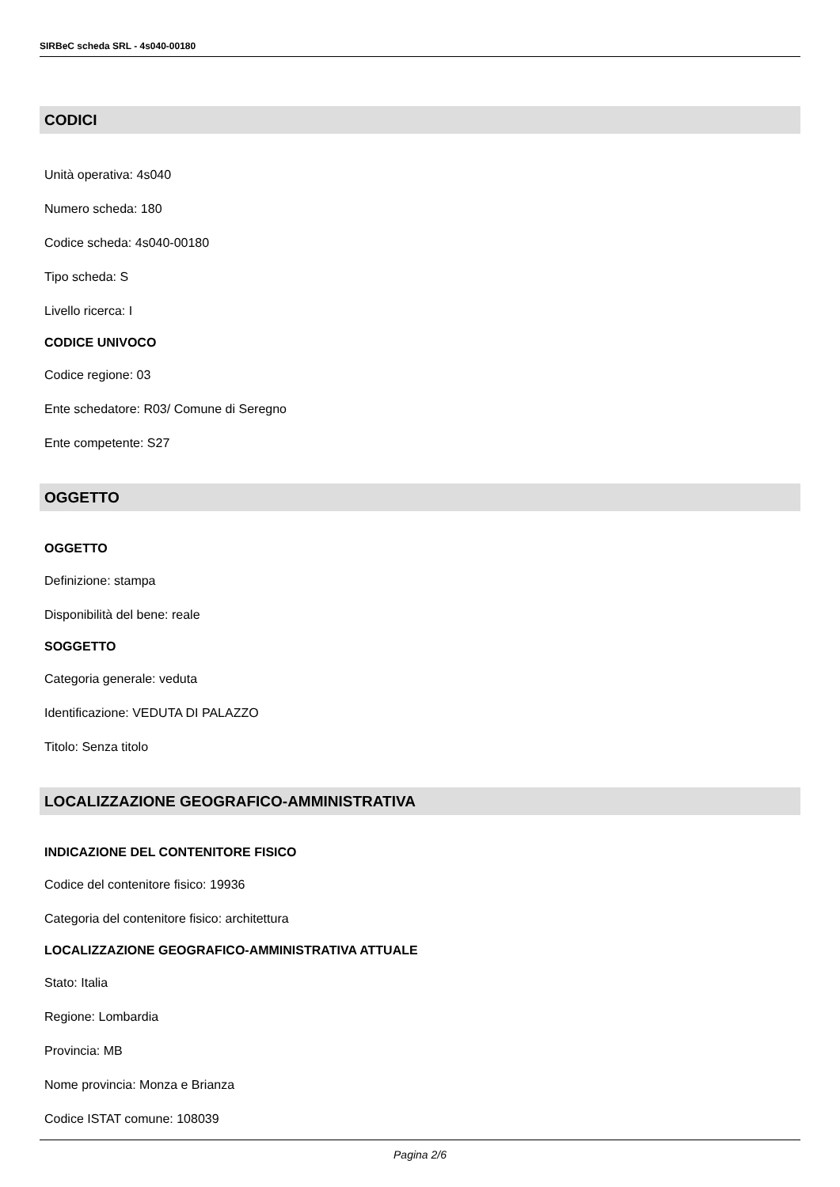SIRBeC scheda SRL - 4s040-00180
CODICI
Unità operativa: 4s040
Numero scheda: 180
Codice scheda: 4s040-00180
Tipo scheda: S
Livello ricerca: I
CODICE UNIVOCO
Codice regione: 03
Ente schedatore: R03/ Comune di Seregno
Ente competente: S27
OGGETTO
OGGETTO
Definizione: stampa
Disponibilità del bene: reale
SOGGETTO
Categoria generale: veduta
Identificazione: VEDUTA DI PALAZZO
Titolo: Senza titolo
LOCALIZZAZIONE GEOGRAFICO-AMMINISTRATIVA
INDICAZIONE DEL CONTENITORE FISICO
Codice del contenitore fisico: 19936
Categoria del contenitore fisico: architettura
LOCALIZZAZIONE GEOGRAFICO-AMMINISTRATIVA ATTUALE
Stato: Italia
Regione: Lombardia
Provincia: MB
Nome provincia: Monza e Brianza
Codice ISTAT comune: 108039
Pagina 2/6